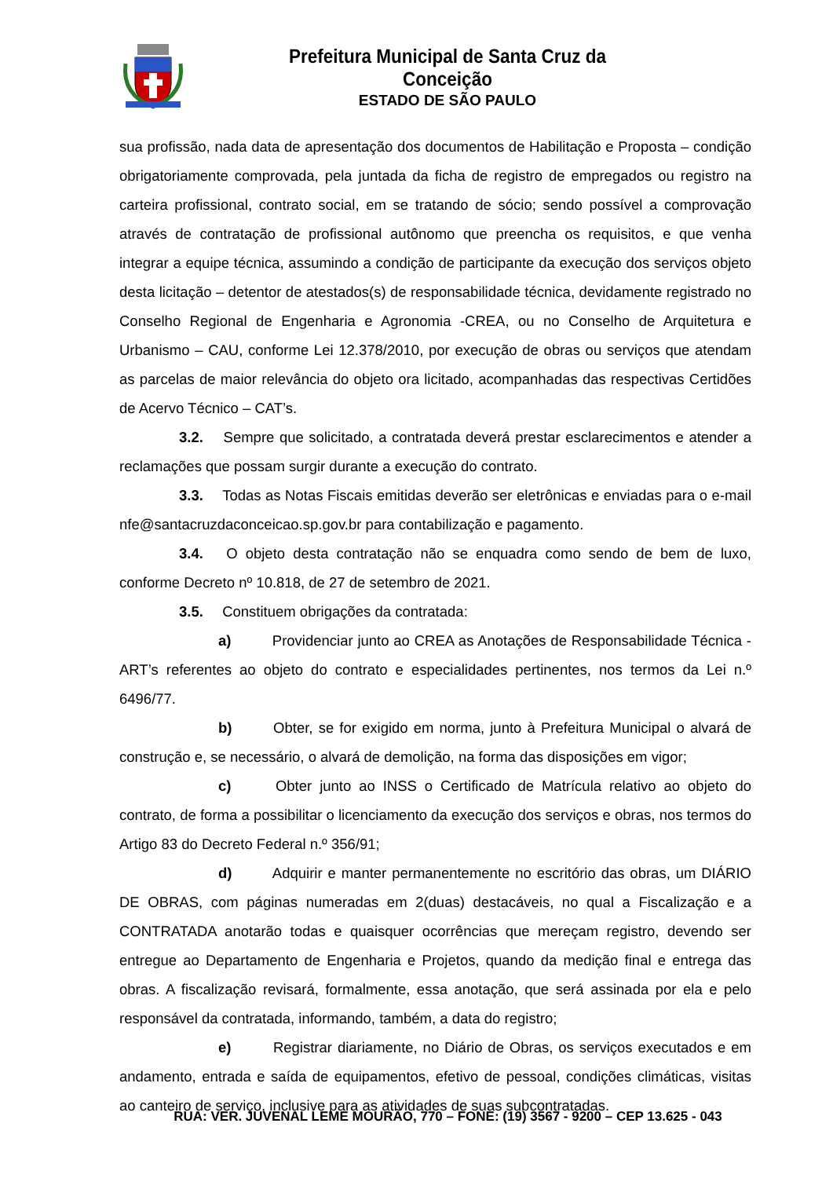Prefeitura Municipal de Santa Cruz da Conceição
ESTADO DE SÃO PAULO
sua profissão, nada data de apresentação dos documentos de Habilitação e Proposta – condição obrigatoriamente comprovada, pela juntada da ficha de registro de empregados ou registro na carteira profissional, contrato social, em se tratando de sócio; sendo possível a comprovação através de contratação de profissional autônomo que preencha os requisitos, e que venha integrar a equipe técnica, assumindo a condição de participante da execução dos serviços objeto desta licitação – detentor de atestados(s) de responsabilidade técnica, devidamente registrado no Conselho Regional de Engenharia e Agronomia -CREA, ou no Conselho de Arquitetura e Urbanismo – CAU, conforme Lei 12.378/2010, por execução de obras ou serviços que atendam as parcelas de maior relevância do objeto ora licitado, acompanhadas das respectivas Certidões de Acervo Técnico – CAT’s.
3.2. Sempre que solicitado, a contratada deverá prestar esclarecimentos e atender a reclamações que possam surgir durante a execução do contrato.
3.3. Todas as Notas Fiscais emitidas deverão ser eletrônicas e enviadas para o e-mail nfe@santacruzdaconceicao.sp.gov.br para contabilização e pagamento.
3.4. O objeto desta contratação não se enquadra como sendo de bem de luxo, conforme Decreto nº 10.818, de 27 de setembro de 2021.
3.5. Constituem obrigações da contratada:
a) Providenciar junto ao CREA as Anotações de Responsabilidade Técnica - ART’s referentes ao objeto do contrato e especialidades pertinentes, nos termos da Lei n.º 6496/77.
b) Obter, se for exigido em norma, junto à Prefeitura Municipal o alvará de construção e, se necessário, o alvará de demolição, na forma das disposições em vigor;
c) Obter junto ao INSS o Certificado de Matrícula relativo ao objeto do contrato, de forma a possibilitar o licenciamento da execução dos serviços e obras, nos termos do Artigo 83 do Decreto Federal n.º 356/91;
d) Adquirir e manter permanentemente no escritório das obras, um DIÁRIO DE OBRAS, com páginas numeradas em 2(duas) destacáveis, no qual a Fiscalização e a CONTRATADA anotarão todas e quaisquer ocorrências que mereçam registro, devendo ser entregue ao Departamento de Engenharia e Projetos, quando da medição final e entrega das obras. A fiscalização revisará, formalmente, essa anotação, que será assinada por ela e pelo responsável da contratada, informando, também, a data do registro;
e) Registrar diariamente, no Diário de Obras, os serviços executados e em andamento, entrada e saída de equipamentos, efetivo de pessoal, condições climáticas, visitas ao canteiro de serviço, inclusive para as atividades de suas subcontratadas.
RUA: VER. JUVENAL LEME MOURÃO, 770 – FONE: (19) 3567 - 9200 – CEP 13.625 - 043